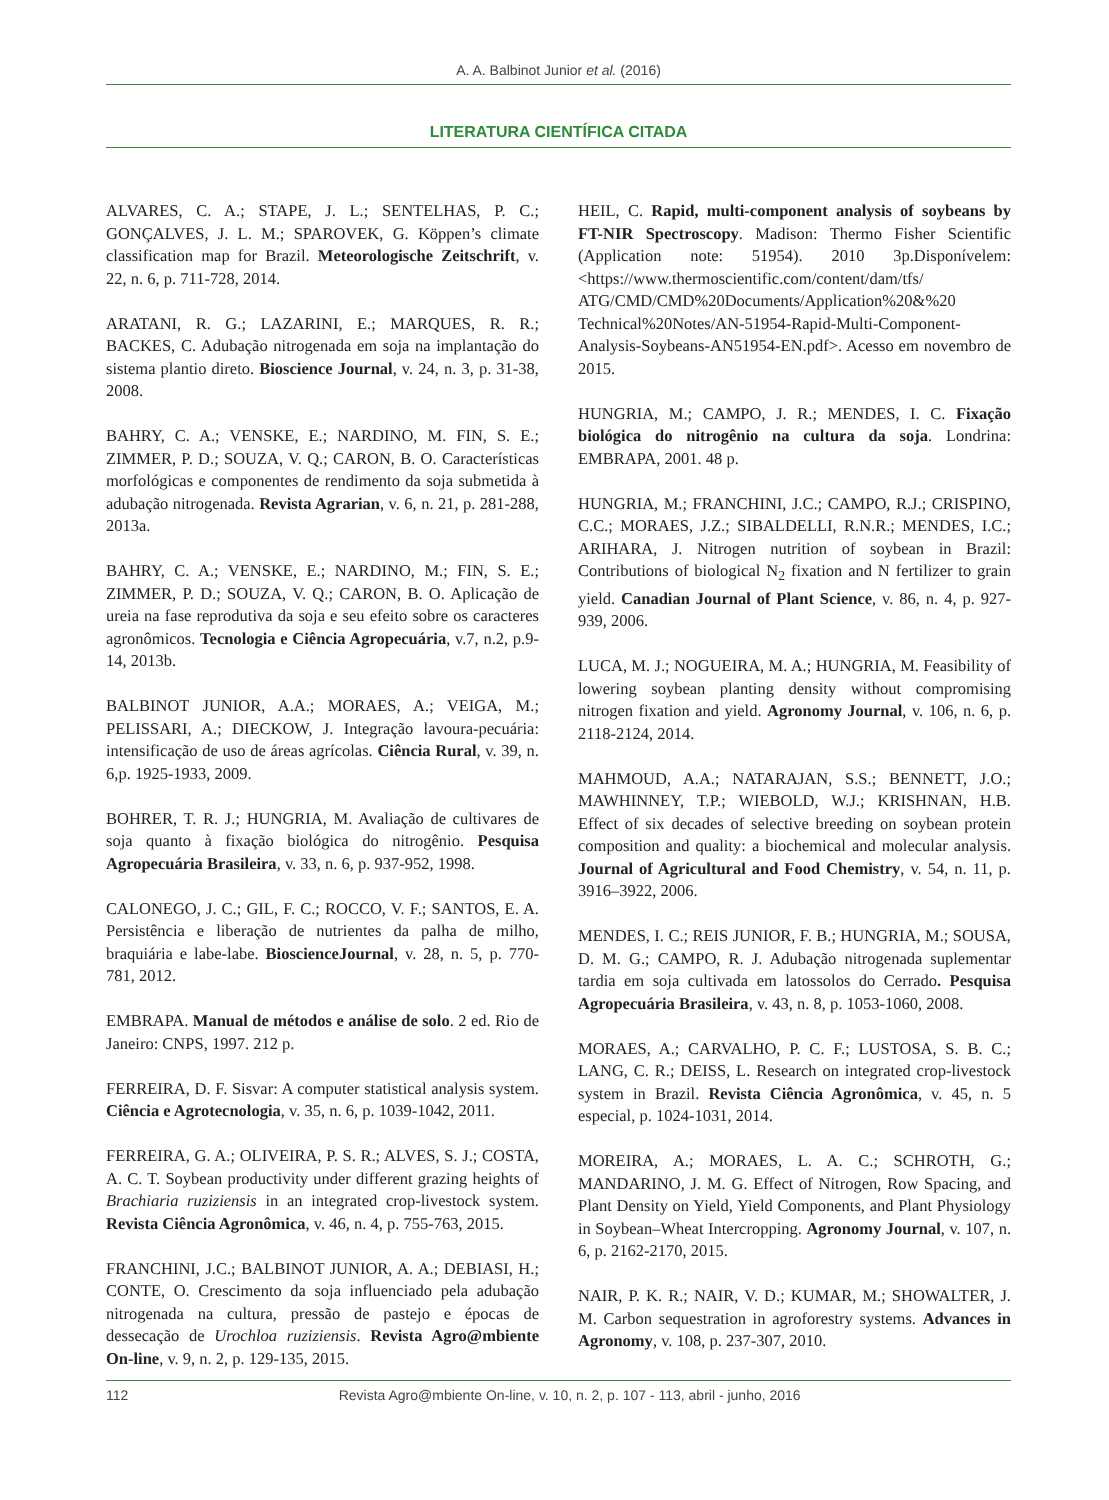A. A. Balbinot Junior et al. (2016)
LITERATURA CIENTÍFICA CITADA
ALVARES, C. A.; STAPE, J. L.; SENTELHAS, P. C.; GONÇALVES, J. L. M.; SPAROVEK, G. Köppen’s climate classification map for Brazil. Meteorologische Zeitschrift, v. 22, n. 6, p. 711-728, 2014.
ARATANI, R. G.; LAZARINI, E.; MARQUES, R. R.; BACKES, C. Adubação nitrogenada em soja na implantação do sistema plantio direto. Bioscience Journal, v. 24, n. 3, p. 31-38, 2008.
BAHRY, C. A.; VENSKE, E.; NARDINO, M. FIN, S. E.; ZIMMER, P. D.; SOUZA, V. Q.; CARON, B. O. Características morfológicas e componentes de rendimento da soja submetida à adubação nitrogenada. Revista Agrarian, v. 6, n. 21, p. 281-288, 2013a.
BAHRY, C. A.; VENSKE, E.; NARDINO, M.; FIN, S. E.; ZIMMER, P. D.; SOUZA, V. Q.; CARON, B. O. Aplicação de ureia na fase reprodutiva da soja e seu efeito sobre os caracteres agronômicos. Tecnologia e Ciência Agropecuária, v.7, n.2, p.9-14, 2013b.
BALBINOT JUNIOR, A.A.; MORAES, A.; VEIGA, M.; PELISSARI, A.; DIECKOW, J. Integração lavoura-pecuária: intensificação de uso de áreas agrícolas. Ciência Rural, v. 39, n. 6,p. 1925-1933, 2009.
BOHRER, T. R. J.; HUNGRIA, M. Avaliação de cultivares de soja quanto à fixação biológica do nitrogênio. Pesquisa Agropecuária Brasileira, v. 33, n. 6, p. 937-952, 1998.
CALONEGO, J. C.; GIL, F. C.; ROCCO, V. F.; SANTOS, E. A. Persistência e liberação de nutrientes da palha de milho, braquiária e labe-labe. BioscienceJournal, v. 28, n. 5, p. 770-781, 2012.
EMBRAPA. Manual de métodos e análise de solo. 2 ed. Rio de Janeiro: CNPS, 1997. 212 p.
FERREIRA, D. F. Sisvar: A computer statistical analysis system. Ciência e Agrotecnologia, v. 35, n. 6, p. 1039-1042, 2011.
FERREIRA, G. A.; OLIVEIRA, P. S. R.; ALVES, S. J.; COSTA, A. C. T. Soybean productivity under different grazing heights of Brachiaria ruziziensis in an integrated crop-livestock system. Revista Ciência Agronômica, v. 46, n. 4, p. 755-763, 2015.
FRANCHINI, J.C.; BALBINOT JUNIOR, A. A.; DEBIASI, H.; CONTE, O. Crescimento da soja influenciado pela adubação nitrogenada na cultura, pressão de pastejo e épocas de dessecação de Urochloa ruziziensis. Revista Agro@mbiente On-line, v. 9, n. 2, p. 129-135, 2015.
HEIL, C. Rapid, multi-component analysis of soybeans by FT-NIR Spectroscopy. Madison: Thermo Fisher Scientific (Application note: 51954). 2010 3p.Disponívelem: <https://www.thermoscientific.com/content/dam/tfs/ ATG/CMD/CMD%20Documents/Application%20&%20 Technical%20Notes/AN-51954-Rapid-Multi-Component-Analysis-Soybeans-AN51954-EN.pdf>. Acesso em novembro de 2015.
HUNGRIA, M.; CAMPO, J. R.; MENDES, I. C. Fixação biológica do nitrogênio na cultura da soja. Londrina: EMBRAPA, 2001. 48 p.
HUNGRIA, M.; FRANCHINI, J.C.; CAMPO, R.J.; CRISPINO, C.C.; MORAES, J.Z.; SIBALDELLI, R.N.R.; MENDES, I.C.; ARIHARA, J. Nitrogen nutrition of soybean in Brazil: Contributions of biological N<sub>2</sub> fixation and N fertilizer to grain yield. Canadian Journal of Plant Science, v. 86, n. 4, p. 927-939, 2006.
LUCA, M. J.; NOGUEIRA, M. A.; HUNGRIA, M. Feasibility of lowering soybean planting density without compromising nitrogen fixation and yield. Agronomy Journal, v. 106, n. 6, p. 2118-2124, 2014.
MAHMOUD, A.A.; NATARAJAN, S.S.; BENNETT, J.O.; MAWHINNEY, T.P.; WIEBOLD, W.J.; KRISHNAN, H.B. Effect of six decades of selective breeding on soybean protein composition and quality: a biochemical and molecular analysis. Journal of Agricultural and Food Chemistry, v. 54, n. 11, p. 3916–3922, 2006.
MENDES, I. C.; REIS JUNIOR, F. B.; HUNGRIA, M.; SOUSA, D. M. G.; CAMPO, R. J. Adubação nitrogenada suplementar tardia em soja cultivada em latossolos do Cerrado. Pesquisa Agropecuária Brasileira, v. 43, n. 8, p. 1053-1060, 2008.
MORAES, A.; CARVALHO, P. C. F.; LUSTOSA, S. B. C.; LANG, C. R.; DEISS, L. Research on integrated crop-livestock system in Brazil. Revista Ciência Agronômica, v. 45, n. 5 especial, p. 1024-1031, 2014.
MOREIRA, A.; MORAES, L. A. C.; SCHROTH, G.; MANDARINO, J. M. G. Effect of Nitrogen, Row Spacing, and Plant Density on Yield, Yield Components, and Plant Physiology in Soybean–Wheat Intercropping. Agronomy Journal, v. 107, n. 6, p. 2162-2170, 2015.
NAIR, P. K. R.; NAIR, V. D.; KUMAR, M.; SHOWALTER, J. M. Carbon sequestration in agroforestry systems. Advances in Agronomy, v. 108, p. 237-307, 2010.
112 Revista Agro@mbiente On-line, v. 10, n. 2, p. 107 - 113, abril - junho, 2016